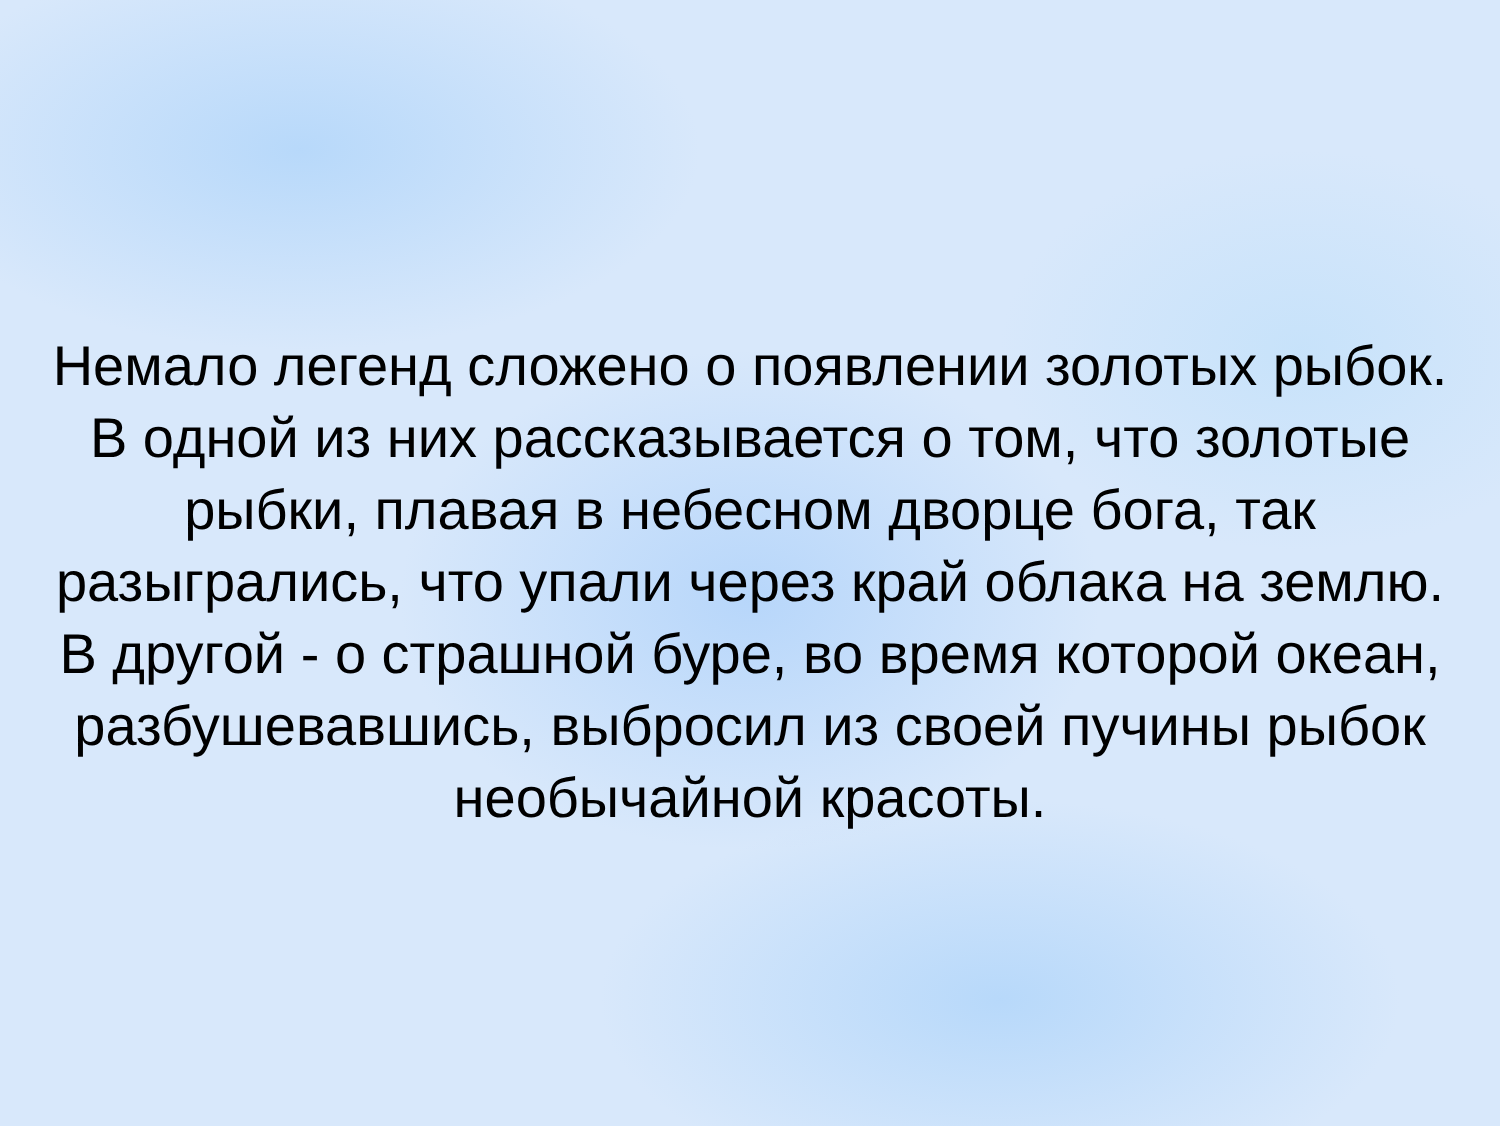Немало легенд сложено о появлении золотых рыбок. В одной из них рассказывается о том, что золотые рыбки, плавая в небесном дворце бога, так разыгрались, что упали через край облака на землю. В другой - о страшной буре, во время которой океан, разбушевавшись, выбросил из своей пучины рыбок необычайной красоты.